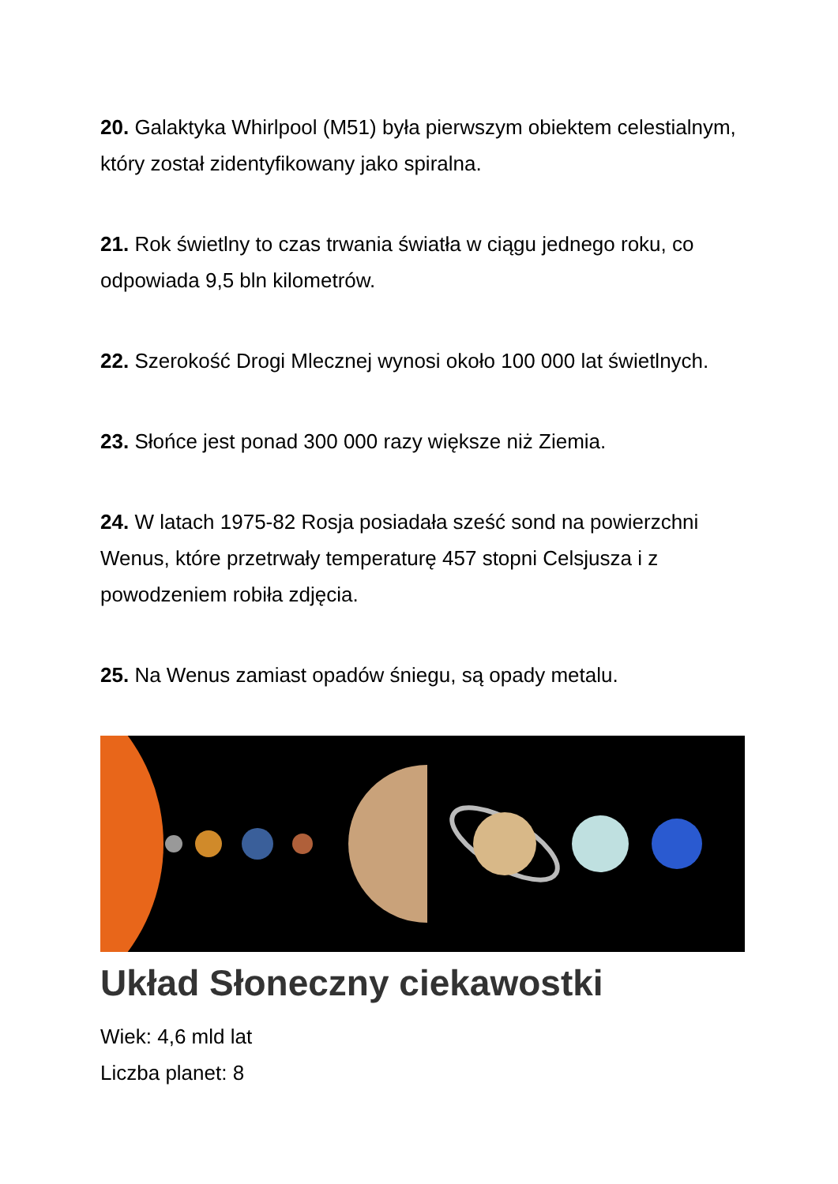20. Galaktyka Whirlpool (M51) była pierwszym obiektem celestialnym, który został zidentyfikowany jako spiralna.
21. Rok świetlny to czas trwania światła w ciągu jednego roku, co odpowiada 9,5 bln kilometrów.
22. Szerokość Drogi Mlecznej wynosi około 100 000 lat świetlnych.
23. Słońce jest ponad 300 000 razy większe niż Ziemia.
24. W latach 1975-82 Rosja posiadała sześć sond na powierzchni Wenus, które przetrwały temperaturę 457 stopni Celsjusza i z powodzeniem robiła zdjęcia.
25. Na Wenus zamiast opadów śniegu, są opady metalu.
Układ Słoneczny ciekawostki
Wiek: 4,6 mld lat
Liczba planet: 8